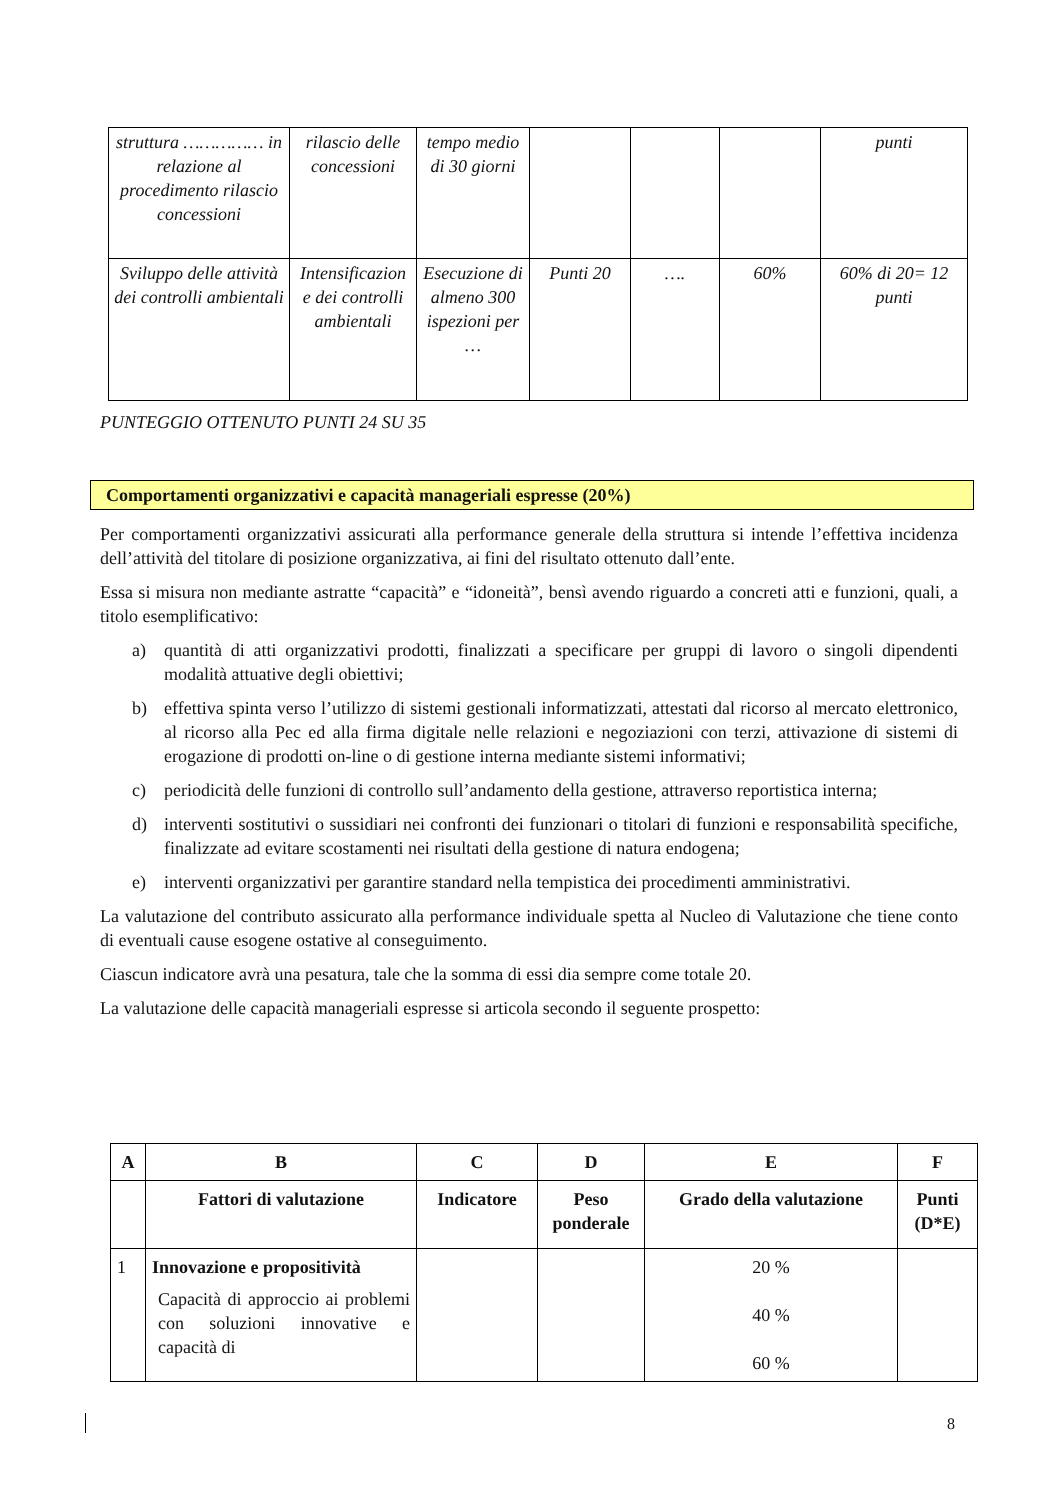| struttura …………… in relazione al procedimento rilascio concessioni | rilascio delle concessioni | tempo medio di 30 giorni | | | | punti |
| Sviluppo delle attività dei controlli ambientali | Intensificazion e dei controlli ambientali | Esecuzione di almeno 300 ispezioni per … | Punti 20 | …. | 60% | 60% di 20= 12 punti |
PUNTEGGIO OTTENUTO PUNTI 24 SU 35
Comportamenti organizzativi e capacità manageriali espresse (20%)
Per comportamenti organizzativi assicurati alla performance generale della struttura si intende l’effettiva incidenza dell’attività del titolare di posizione organizzativa, ai fini del risultato ottenuto dall’ente.
Essa si misura non mediante astratte “capacità” e “idoneità”, bensì avendo riguardo a concreti atti e funzioni, quali, a titolo esemplificativo:
a) quantità di atti organizzativi prodotti, finalizzati a specificare per gruppi di lavoro o singoli dipendenti modalità attuative degli obiettivi;
b) effettiva spinta verso l’utilizzo di sistemi gestionali informatizzati, attestati dal ricorso al mercato elettronico, al ricorso alla Pec ed alla firma digitale nelle relazioni e negoziazioni con terzi, attivazione di sistemi di erogazione di prodotti on-line o di gestione interna mediante sistemi informativi;
c) periodicità delle funzioni di controllo sull’andamento della gestione, attraverso reportistica interna;
d) interventi sostitutivi o sussidiari nei confronti dei funzionari o titolari di funzioni e responsabilità specifiche, finalizzate ad evitare scostamenti nei risultati della gestione di natura endogena;
e) interventi organizzativi per garantire standard nella tempistica dei procedimenti amministrativi.
La valutazione del contributo assicurato alla performance individuale spetta al Nucleo di Valutazione che tiene conto di eventuali cause esogene ostative al conseguimento.
Ciascun indicatore avrà una pesatura, tale che la somma di essi dia sempre come totale 20.
La valutazione delle capacità manageriali espresse si articola secondo il seguente prospetto:
| A | B | C | D | E | F |
| --- | --- | --- | --- | --- | --- |
| | Fattori di valutazione | Indicatore | Peso ponderale | Grado della valutazione | Punti (D*E) |
| 1 | Innovazione e propositività Capacità di approccio ai problemi con soluzioni innovative e capacità di | | | 20 % 40 % 60 % | |
8